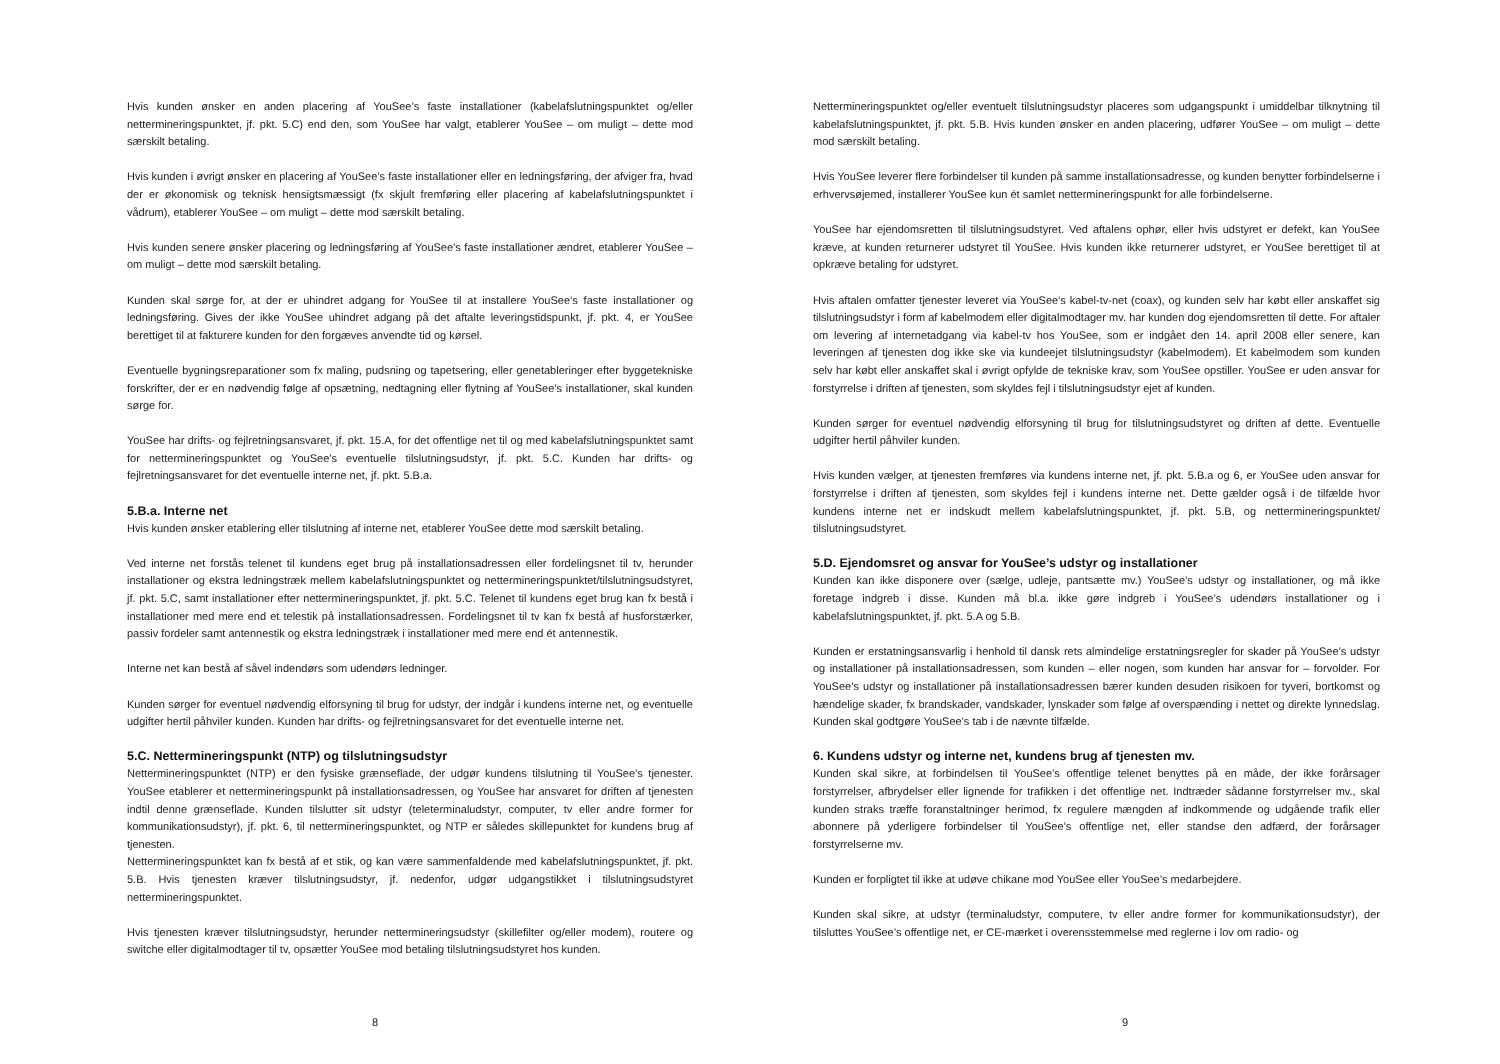Hvis kunden ønsker en anden placering af YouSee’s faste installationer (kabelafslutningspunktet og/eller nettermineringspunktet, jf. pkt. 5.C) end den, som YouSee har valgt, etablerer YouSee – om muligt – dette mod særskilt betaling.
Hvis kunden i øvrigt ønsker en placering af YouSee’s faste installationer eller en ledningsføring, der afviger fra, hvad der er økonomisk og teknisk hensigtsmæssigt (fx skjult fremføring eller placering af kabelafslutningspunktet i vådrum), etablerer YouSee – om muligt – dette mod særskilt betaling.
Hvis kunden senere ønsker placering og ledningsføring af YouSee’s faste installationer ændret, etablerer YouSee – om muligt – dette mod særskilt betaling.
Kunden skal sørge for, at der er uhindret adgang for YouSee til at installere YouSee’s faste installationer og ledningsføring. Gives der ikke YouSee uhindret adgang på det aftalte leveringstidspunkt, jf. pkt. 4, er YouSee berettiget til at fakturere kunden for den forgæves anvendte tid og kørsel.
Eventuelle bygningsreparationer som fx maling, pudsning og tapetsering, eller genetableringer efter byggetekniske forskrifter, der er en nødvendig følge af opsætning, nedtagning eller flytning af YouSee’s installationer, skal kunden sørge for.
YouSee har drifts- og fejlretningsansvaret, jf. pkt. 15.A, for det offentlige net til og med kabelafslutningspunktet samt for nettermineringspunktet og YouSee’s eventuelle tilslutningsudstyr, jf. pkt. 5.C. Kunden har drifts- og fejlretningsansvaret for det eventuelle interne net, jf. pkt. 5.B.a.
5.B.a. Interne net
Hvis kunden ønsker etablering eller tilslutning af interne net, etablerer YouSee dette mod særskilt betaling.
Ved interne net forstås telenet til kundens eget brug på installationsadressen eller fordelingsnet til tv, herunder installationer og ekstra ledningstræk mellem kabelafslutningspunktet og nettermineringspunktet/tilslutnings­udstyret, jf. pkt. 5.C, samt installationer efter nettermineringspunktet, jf. pkt. 5.C. Telenet til kundens eget brug kan fx bestå i installationer med mere end et telestik på installationsadressen. Fordelingsnet til tv kan fx bestå af hus­forstærker, passiv fordeler samt antennestik og ekstra ledningstræk i installationer med mere end ét antennestik.
Interne net kan bestå af såvel indendørs som udendørs ledninger.
Kunden sørger for eventuel nødvendig elforsyning til brug for udstyr, der indgår i kundens interne net, og even­tuelle udgifter hertil påhviler kunden. Kunden har drifts- og fejlretningsansvaret for det eventuelle interne net.
5.C. Nettermineringspunkt (NTP) og tilslutningsudstyr
Nettermineringspunktet (NTP) er den fysiske grænseflade, der udgør kundens tilslutning til YouSee’s tjenester. YouSee etablerer et nettermineringspunkt på installationsadressen, og YouSee har ansvaret for driften af tjenesten indtil denne grænseflade. Kunden tilslutter sit udstyr (teleterminaludstyr, computer, tv eller andre former for kommunikationsudstyr), jf. pkt. 6, til nettermineringspunktet, og NTP er således skillepunktet for kundens brug af tjenesten.
Nettermineringspunktet kan fx bestå af et stik, og kan være sammenfaldende med kabelafslutningspunktet, jf. pkt. 5.B. Hvis tjenesten kræver tilslutningsudstyr, jf. nedenfor, udgør udgangstikket i tilslutningsudstyret nettermineringspunktet.
Hvis tjenesten kræver tilslutningsudstyr, herunder nettermineringsudstyr (skillefilter og/eller modem), routere og switche eller digitalmodtager til tv, opsætter YouSee mod betaling tilslutningsudstyret hos kunden.
8
Nettermineringspunktet og/eller eventuelt tilslutningsudstyr placeres som udgangspunkt i umiddelbar tilknytning til kabelafslutningspunktet, jf. pkt. 5.B. Hvis kunden ønsker en anden placering, udfører YouSee – om muligt – dette mod særskilt betaling.
Hvis YouSee leverer flere forbindelser til kunden på samme installationsadresse, og kunden benytter forbindelserne i erhvervsøjemed, installerer YouSee kun ét samlet nettermineringspunkt for alle forbindelserne.
YouSee har ejendomsretten til tilslutningsudstyret. Ved aftalens ophør, eller hvis udstyret er defekt, kan YouSee kræve, at kunden returnerer udstyret til YouSee. Hvis kunden ikke returnerer udstyret, er YouSee berettiget til at opkræve betaling for udstyret.
Hvis aftalen omfatter tjenester leveret via YouSee’s kabel-tv-net (coax), og kunden selv har købt eller anskaffet sig tilslutningsudstyr i form af kabelmodem eller digitalmodtager mv. har kunden dog ejendomsretten til dette. For aftaler om levering af internetadgang via kabel-tv hos YouSee, som er indgået den 14. april 2008 eller senere, kan leveringen af tjenesten dog ikke ske via kundeejet tilslutningsudstyr (kabelmodem). Et kabelmodem som kunden selv har købt eller anskaffet skal i øvrigt opfylde de tekniske krav, som YouSee opstiller. YouSee er uden ansvar for forstyrrelse i driften af tjenesten, som skyldes fejl i tilslutningsudstyr ejet af kunden.
Kunden sørger for eventuel nødvendig elforsyning til brug for tilslutningsudstyret og driften af dette. Eventuelle udgifter hertil påhviler kunden.
Hvis kunden vælger, at tjenesten fremføres via kundens interne net, jf. pkt. 5.B.a og 6, er YouSee uden ansvar for forstyrrelse i driften af tjenesten, som skyldes fejl i kundens interne net. Dette gælder også i de tilfælde hvor kundens interne net er indskudt mellem kabelafslutningspunktet, jf. pkt. 5.B, og nettermineringspunktet/ tilslutningsudstyret.
5.D. Ejendomsret og ansvar for YouSee’s udstyr og installationer
Kunden kan ikke disponere over (sælge, udleje, pantsætte mv.) YouSee’s udstyr og installationer, og må ikke foretage indgreb i disse. Kunden må bl.a. ikke gøre indgreb i YouSee’s udendørs installationer og i kabelafslutningspunktet, jf. pkt. 5.A og 5.B.
Kunden er erstatningsansvarlig i henhold til dansk rets almindelige erstatningsregler for skader på YouSee’s udstyr og installationer på installationsadressen, som kunden – eller nogen, som kunden har ansvar for – forvolder. For YouSee’s udstyr og installationer på installationsadressen bærer kunden desuden risikoen for tyveri, bortkomst og hændelige skader, fx brandskader, vandskader, lynskader som følge af overspænding i nettet og direkte lynnedslag. Kunden skal godtgøre YouSee’s tab i de nævnte tilfælde.
6. Kundens udstyr og interne net, kundens brug af tjenesten mv.
Kunden skal sikre, at forbindelsen til YouSee’s offentlige telenet benyttes på en måde, der ikke forårsager forstyrrelser, afbrydelser eller lignende for trafikken i det offentlige net. Indtræder sådanne forstyrrelser mv., skal kunden straks træffe foranstaltninger herimod, fx regulere mængden af indkommende og udgående trafik eller abonnere på yderligere forbindelser til YouSee’s offentlige net, eller standse den adfærd, der forårsager forstyrrelserne mv.
Kunden er forpligtet til ikke at udøve chikane mod YouSee eller YouSee’s medarbejdere.
Kunden skal sikre, at udstyr (terminaludstyr, computere, tv eller andre former for kommunikationsudstyr), der tilsluttes YouSee’s offentlige net, er CE-mærket i overensstemmelse med reglerne i lov om radio- og
9